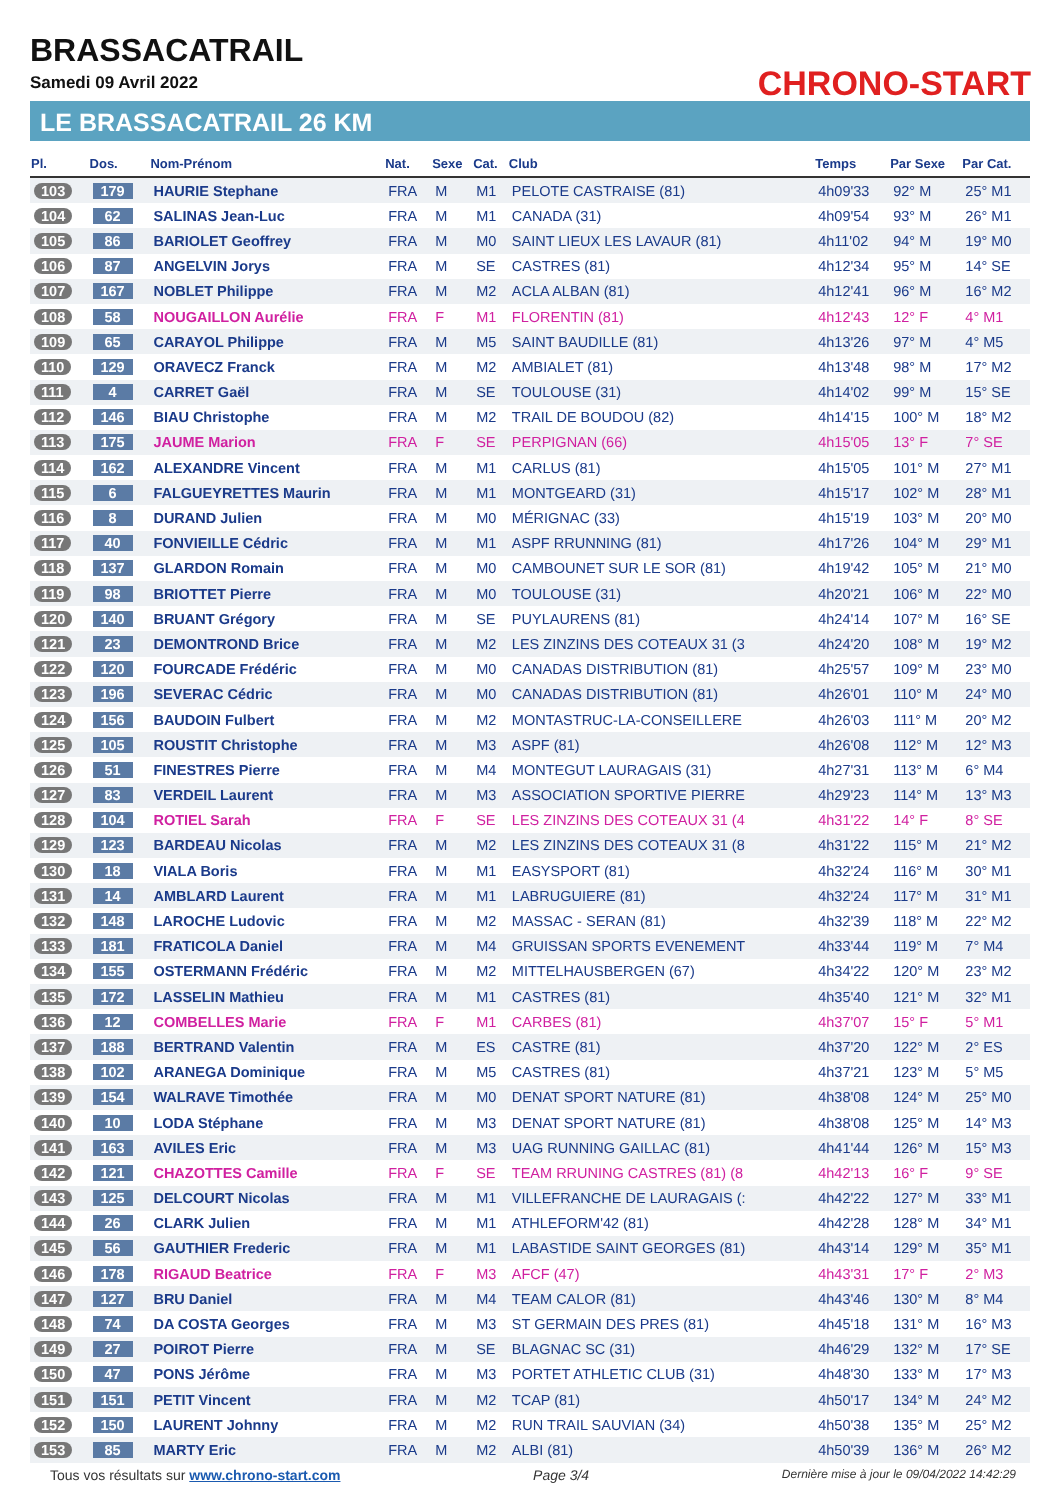BRASSACATRAIL
Samedi 09 Avril 2022
LE BRASSACATRAIL 26 KM
CHRONO-START
| Pl. | Dos. | Nom-Prénom | Nat. | Sexe | Cat. | Club | Temps | Par Sexe | Par Cat. |
| --- | --- | --- | --- | --- | --- | --- | --- | --- | --- |
| 103 | 179 | HAURIE Stephane | FRA | M | M1 | PELOTE CASTRAISE (81) | 4h09'33 | 92° M | 25° M1 |
| 104 | 62 | SALINAS Jean-Luc | FRA | M | M1 | CANADA (31) | 4h09'54 | 93° M | 26° M1 |
| 105 | 86 | BARIOLET Geoffrey | FRA | M | M0 | SAINT LIEUX LES LAVAUR (81) | 4h11'02 | 94° M | 19° M0 |
| 106 | 87 | ANGELVIN Jorys | FRA | M | SE | CASTRES (81) | 4h12'34 | 95° M | 14° SE |
| 107 | 167 | NOBLET Philippe | FRA | M | M2 | ACLA ALBAN (81) | 4h12'41 | 96° M | 16° M2 |
| 108 | 58 | NOUGAILLON Aurélie | FRA | F | M1 | FLORENTIN (81) | 4h12'43 | 12° F | 4° M1 |
| 109 | 65 | CARAYOL Philippe | FRA | M | M5 | SAINT BAUDILLE (81) | 4h13'26 | 97° M | 4° M5 |
| 110 | 129 | ORAVECZ Franck | FRA | M | M2 | AMBIALET (81) | 4h13'48 | 98° M | 17° M2 |
| 111 | 4 | CARRET Gaël | FRA | M | SE | TOULOUSE (31) | 4h14'02 | 99° M | 15° SE |
| 112 | 146 | BIAU Christophe | FRA | M | M2 | TRAIL DE BOUDOU (82) | 4h14'15 | 100° M | 18° M2 |
| 113 | 175 | JAUME Marion | FRA | F | SE | PERPIGNAN (66) | 4h15'05 | 13° F | 7° SE |
| 114 | 162 | ALEXANDRE Vincent | FRA | M | M1 | CARLUS (81) | 4h15'05 | 101° M | 27° M1 |
| 115 | 6 | FALGUEYRETTES Maurin | FRA | M | M1 | MONTGEARD (31) | 4h15'17 | 102° M | 28° M1 |
| 116 | 8 | DURAND Julien | FRA | M | M0 | MÉRIGNAC (33) | 4h15'19 | 103° M | 20° M0 |
| 117 | 40 | FONVIEILLE Cédric | FRA | M | M1 | ASPF RRUNNING (81) | 4h17'26 | 104° M | 29° M1 |
| 118 | 137 | GLARDON Romain | FRA | M | M0 | CAMBOUNET SUR LE SOR (81) | 4h19'42 | 105° M | 21° M0 |
| 119 | 98 | BRIOTTET Pierre | FRA | M | M0 | TOULOUSE (31) | 4h20'21 | 106° M | 22° M0 |
| 120 | 140 | BRUANT Grégory | FRA | M | SE | PUYLAURENS (81) | 4h24'14 | 107° M | 16° SE |
| 121 | 23 | DEMONTROND Brice | FRA | M | M2 | LES ZINZINS DES COTEAUX 31 (3 | 4h24'20 | 108° M | 19° M2 |
| 122 | 120 | FOURCADE Frédéric | FRA | M | M0 | CANADAS DISTRIBUTION (81) | 4h25'57 | 109° M | 23° M0 |
| 123 | 196 | SEVERAC Cédric | FRA | M | M0 | CANADAS DISTRIBUTION (81) | 4h26'01 | 110° M | 24° M0 |
| 124 | 156 | BAUDOIN Fulbert | FRA | M | M2 | MONTASTRUC-LA-CONSEILLERE | 4h26'03 | 111° M | 20° M2 |
| 125 | 105 | ROUSTIT Christophe | FRA | M | M3 | ASPF (81) | 4h26'08 | 112° M | 12° M3 |
| 126 | 51 | FINESTRES Pierre | FRA | M | M4 | MONTEGUT LAURAGAIS (31) | 4h27'31 | 113° M | 6° M4 |
| 127 | 83 | VERDEIL Laurent | FRA | M | M3 | ASSOCIATION SPORTIVE PIERRE | 4h29'23 | 114° M | 13° M3 |
| 128 | 104 | ROTIEL Sarah | FRA | F | SE | LES ZINZINS DES COTEAUX 31 (4 | 4h31'22 | 14° F | 8° SE |
| 129 | 123 | BARDEAU Nicolas | FRA | M | M2 | LES ZINZINS DES COTEAUX 31 (8 | 4h31'22 | 115° M | 21° M2 |
| 130 | 18 | VIALA Boris | FRA | M | M1 | EASYSPORT (81) | 4h32'24 | 116° M | 30° M1 |
| 131 | 14 | AMBLARD Laurent | FRA | M | M1 | LABRUGUIERE (81) | 4h32'24 | 117° M | 31° M1 |
| 132 | 148 | LAROCHE Ludovic | FRA | M | M2 | MASSAC - SERAN (81) | 4h32'39 | 118° M | 22° M2 |
| 133 | 181 | FRATICOLA Daniel | FRA | M | M4 | GRUISSAN SPORTS EVENEMENT | 4h33'44 | 119° M | 7° M4 |
| 134 | 155 | OSTERMANN Frédéric | FRA | M | M2 | MITTELHAUSBERGEN (67) | 4h34'22 | 120° M | 23° M2 |
| 135 | 172 | LASSELIN Mathieu | FRA | M | M1 | CASTRES (81) | 4h35'40 | 121° M | 32° M1 |
| 136 | 12 | COMBELLES Marie | FRA | F | M1 | CARBES (81) | 4h37'07 | 15° F | 5° M1 |
| 137 | 188 | BERTRAND Valentin | FRA | M | ES | CASTRE (81) | 4h37'20 | 122° M | 2° ES |
| 138 | 102 | ARANEGA Dominique | FRA | M | M5 | CASTRES (81) | 4h37'21 | 123° M | 5° M5 |
| 139 | 154 | WALRAVE Timothée | FRA | M | M0 | DENAT SPORT NATURE (81) | 4h38'08 | 124° M | 25° M0 |
| 140 | 10 | LODA Stéphane | FRA | M | M3 | DENAT SPORT NATURE (81) | 4h38'08 | 125° M | 14° M3 |
| 141 | 163 | AVILES Eric | FRA | M | M3 | UAG RUNNING GAILLAC (81) | 4h41'44 | 126° M | 15° M3 |
| 142 | 121 | CHAZOTTES Camille | FRA | F | SE | TEAM RRUNING CASTRES (81) (8 | 4h42'13 | 16° F | 9° SE |
| 143 | 125 | DELCOURT Nicolas | FRA | M | M1 | VILLEFRANCHE DE LAURAGAIS (: | 4h42'22 | 127° M | 33° M1 |
| 144 | 26 | CLARK Julien | FRA | M | M1 | ATHLEFORM'42 (81) | 4h42'28 | 128° M | 34° M1 |
| 145 | 56 | GAUTHIER Frederic | FRA | M | M1 | LABASTIDE SAINT GEORGES (81) | 4h43'14 | 129° M | 35° M1 |
| 146 | 178 | RIGAUD Beatrice | FRA | F | M3 | AFCF (47) | 4h43'31 | 17° F | 2° M3 |
| 147 | 127 | BRU Daniel | FRA | M | M4 | TEAM CALOR (81) | 4h43'46 | 130° M | 8° M4 |
| 148 | 74 | DA COSTA Georges | FRA | M | M3 | ST GERMAIN DES PRES (81) | 4h45'18 | 131° M | 16° M3 |
| 149 | 27 | POIROT Pierre | FRA | M | SE | BLAGNAC SC (31) | 4h46'29 | 132° M | 17° SE |
| 150 | 47 | PONS Jérôme | FRA | M | M3 | PORTET ATHLETIC CLUB (31) | 4h48'30 | 133° M | 17° M3 |
| 151 | 151 | PETIT Vincent | FRA | M | M2 | TCAP (81) | 4h50'17 | 134° M | 24° M2 |
| 152 | 150 | LAURENT Johnny | FRA | M | M2 | RUN TRAIL SAUVIAN (34) | 4h50'38 | 135° M | 25° M2 |
| 153 | 85 | MARTY Eric | FRA | M | M2 | ALBI (81) | 4h50'39 | 136° M | 26° M2 |
Tous vos résultats sur www.chrono-start.com Page 3/4 Dernière mise à jour le 09/04/2022 14:42:29